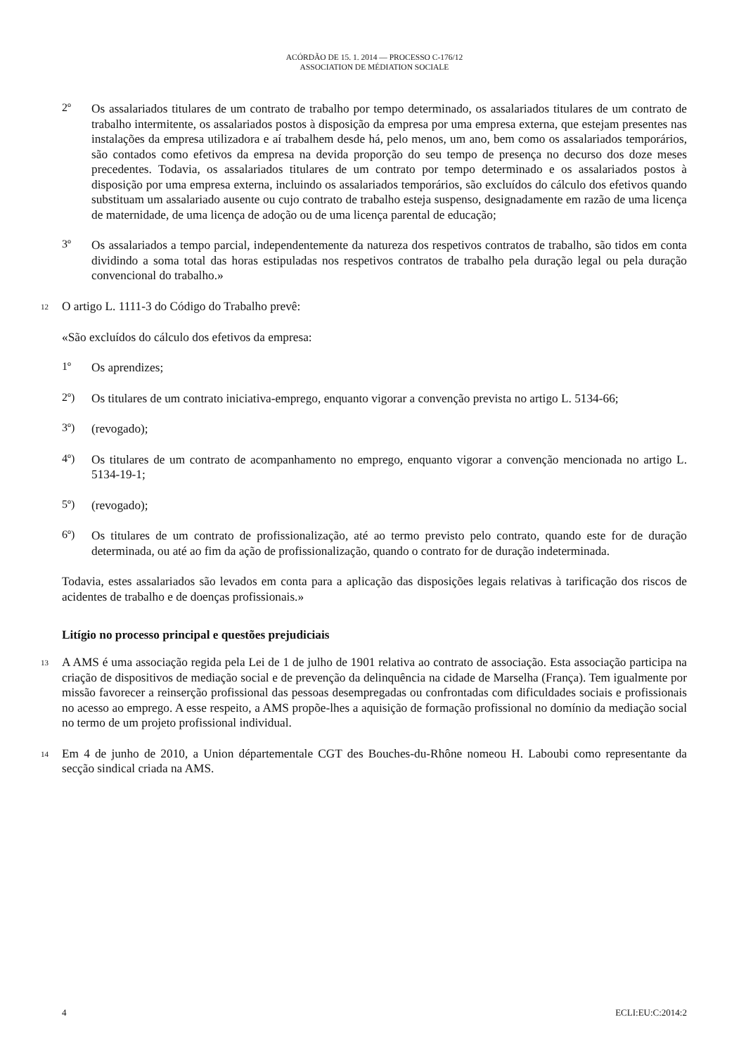ACÓRDÃO DE 15. 1. 2014 — PROCESSO C-176/12
ASSOCIATION DE MÉDIATION SOCIALE
2º
Os assalariados titulares de um contrato de trabalho por tempo determinado, os assalariados titulares de um contrato de trabalho intermitente, os assalariados postos à disposição da empresa por uma empresa externa, que estejam presentes nas instalações da empresa utilizadora e aí trabalhem desde há, pelo menos, um ano, bem como os assalariados temporários, são contados como efetivos da empresa na devida proporção do seu tempo de presença no decurso dos doze meses precedentes. Todavia, os assalariados titulares de um contrato por tempo determinado e os assalariados postos à disposição por uma empresa externa, incluindo os assalariados temporários, são excluídos do cálculo dos efetivos quando substituam um assalariado ausente ou cujo contrato de trabalho esteja suspenso, designadamente em razão de uma licença de maternidade, de uma licença de adoção ou de uma licença parental de educação;
3º
Os assalariados a tempo parcial, independentemente da natureza dos respetivos contratos de trabalho, são tidos em conta dividindo a soma total das horas estipuladas nos respetivos contratos de trabalho pela duração legal ou pela duração convencional do trabalho.»
12
O artigo L. 1111-3 do Código do Trabalho prevê:
«São excluídos do cálculo dos efetivos da empresa:
1º
Os aprendizes;
2º)
Os titulares de um contrato iniciativa-emprego, enquanto vigorar a convenção prevista no artigo L. 5134-66;
3º)
(revogado);
4º)
Os titulares de um contrato de acompanhamento no emprego, enquanto vigorar a convenção mencionada no artigo L. 5134-19-1;
5º)
(revogado);
6º)
Os titulares de um contrato de profissionalização, até ao termo previsto pelo contrato, quando este for de duração determinada, ou até ao fim da ação de profissionalização, quando o contrato for de duração indeterminada.
Todavia, estes assalariados são levados em conta para a aplicação das disposições legais relativas à tarificação dos riscos de acidentes de trabalho e de doenças profissionais.»
Litígio no processo principal e questões prejudiciais
13
A AMS é uma associação regida pela Lei de 1 de julho de 1901 relativa ao contrato de associação. Esta associação participa na criação de dispositivos de mediação social e de prevenção da delinquência na cidade de Marselha (França). Tem igualmente por missão favorecer a reinserção profissional das pessoas desempregadas ou confrontadas com dificuldades sociais e profissionais no acesso ao emprego. A esse respeito, a AMS propõe-lhes a aquisição de formação profissional no domínio da mediação social no termo de um projeto profissional individual.
14
Em 4 de junho de 2010, a Union départementale CGT des Bouches-du-Rhône nomeou H. Laboubi como representante da secção sindical criada na AMS.
4 ECLI:EU:C:2014:2